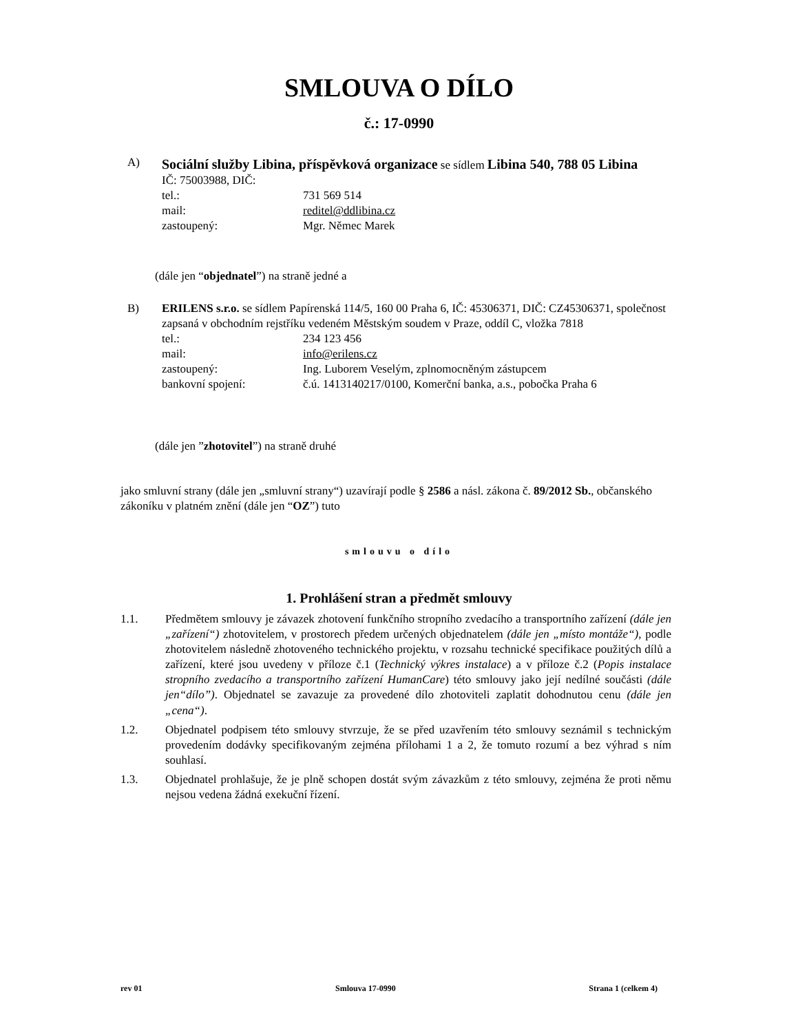SMLOUVA O DÍLO
č.: 17-0990
A) Sociální služby Libina, příspěvková organizace se sídlem Libina 540, 788 05 Libina
IČ: 75003988, DIČ:
tel.: 731 569 514
mail: reditel@ddlibina.cz
zastoupený: Mgr. Němec Marek
(dále jen “objednatel”) na straně jedné a
B) ERILENS s.r.o. se sídlem Papírenská 114/5, 160 00 Praha 6, IČ: 45306371, DIČ: CZ45306371, společnost zapsaná v obchodním rejstříku vedeném Městským soudem v Praze, oddíl C, vložka 7818
tel.: 234 123 456
mail: info@erilens.cz
zastoupený: Ing. Luborem Veselým, zplnomocněným zástupcem
bankovní spojení: č.ú. 1413140217/0100, Komerční banka, a.s., pobočka Praha 6
(dále jen ”zhotovitel”) na straně druhé
jako smluvní strany (dále jen „smluvní strany“) uzavírají podle § 2586 a násl. zákona č. 89/2012 Sb., občanského zákoníku v platném znění (dále jen “OZ”) tuto
smlouvu o dílo
1. Prohlášení stran a předmět smlouvy
1.1. Předmětem smlouvy je závazek zhotovení funkčního stropního zvedacího a transportního zařízení (dále jen „zařízení“) zhotovitelem, v prostorech předem určených objednatelem (dále jen „místo montáže“), podle zhotovitelem následně zhotoveného technického projektu, v rozsahu technické specifikace použitých dílů a zařízení, které jsou uvedeny v příloze č.1 (Technický výkres instalace) a v příloze č.2 (Popis instalace stropního zvedacího a transportního zařízení HumanCare) této smlouvy jako její nedílné součásti (dále jen“dílo”). Objednatel se zavazuje za provedené dílo zhotoviteli zaplatit dohodnutou cenu (dále jen „cena“).
1.2. Objednatel podpisem této smlouvy stvrzuje, že se před uzavřením této smlouvy seznámil s technickým provedením dodávky specifikovaným zejména přílohami 1 a 2, že tomuto rozumí a bez výhrad s ním souhlasí.
1.3. Objednatel prohlašuje, že je plně schopen dostát svým závazkům z této smlouvy, zejména že proti němu nejsou vedena žádná exekuční řízení.
rev 01 Smlouva 17-0990 Strana 1 (celkem 4)